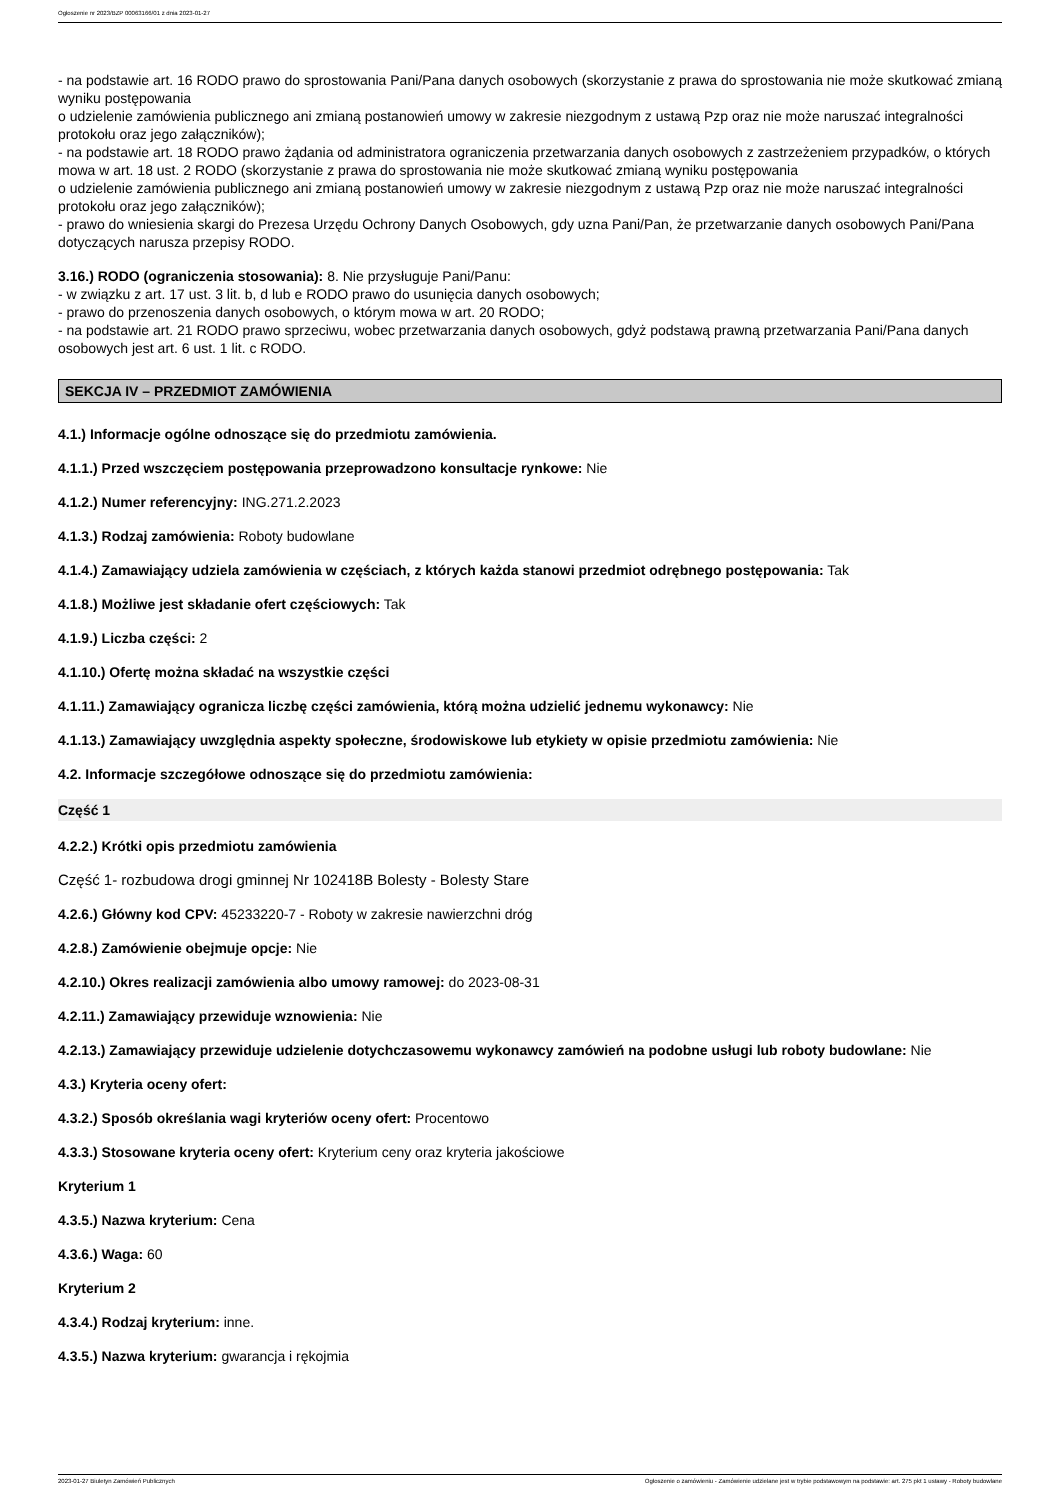Ogłoszenie nr 2023/BZP 00063166/01 z dnia 2023-01-27
- na podstawie art. 16 RODO prawo do sprostowania Pani/Pana danych osobowych (skorzystanie z prawa do sprostowania nie może skutkować zmianą wyniku postępowania
o udzielenie zamówienia publicznego ani zmianą postanowień umowy w zakresie niezgodnym z ustawą Pzp oraz nie może naruszać integralności protokołu oraz jego załączników);
- na podstawie art. 18 RODO prawo żądania od administratora ograniczenia przetwarzania danych osobowych z zastrzeżeniem przypadków, o których mowa w art. 18 ust. 2 RODO (skorzystanie z prawa do sprostowania nie może skutkować zmianą wyniku postępowania
o udzielenie zamówienia publicznego ani zmianą postanowień umowy w zakresie niezgodnym z ustawą Pzp oraz nie może naruszać integralności protokołu oraz jego załączników);
- prawo do wniesienia skargi do Prezesa Urzędu Ochrony Danych Osobowych, gdy uzna Pani/Pan, że przetwarzanie danych osobowych Pani/Pana dotyczących narusza przepisy RODO.
3.16.) RODO (ograniczenia stosowania): 8. Nie przysługuje Pani/Panu:
- w związku z art. 17 ust. 3 lit. b, d lub e RODO prawo do usunięcia danych osobowych;
- prawo do przenoszenia danych osobowych, o którym mowa w art. 20 RODO;
- na podstawie art. 21 RODO prawo sprzeciwu, wobec przetwarzania danych osobowych, gdyż podstawą prawną przetwarzania Pani/Pana danych osobowych jest art. 6 ust. 1 lit. c RODO.
SEKCJA IV – PRZEDMIOT ZAMÓWIENIA
4.1.) Informacje ogólne odnoszące się do przedmiotu zamówienia.
4.1.1.) Przed wszczęciem postępowania przeprowadzono konsultacje rynkowe: Nie
4.1.2.) Numer referencyjny: ING.271.2.2023
4.1.3.) Rodzaj zamówienia: Roboty budowlane
4.1.4.) Zamawiający udziela zamówienia w częściach, z których każda stanowi przedmiot odrębnego postępowania: Tak
4.1.8.) Możliwe jest składanie ofert częściowych: Tak
4.1.9.) Liczba części: 2
4.1.10.) Ofertę można składać na wszystkie części
4.1.11.) Zamawiający ogranicza liczbę części zamówienia, którą można udzielić jednemu wykonawcy: Nie
4.1.13.) Zamawiający uwzględnia aspekty społeczne, środowiskowe lub etykiety w opisie przedmiotu zamówienia: Nie
4.2. Informacje szczegółowe odnoszące się do przedmiotu zamówienia:
Część 1
4.2.2.) Krótki opis przedmiotu zamówienia
Część 1- rozbudowa drogi gminnej Nr 102418B Bolesty - Bolesty Stare
4.2.6.) Główny kod CPV: 45233220-7 - Roboty w zakresie nawierzchni dróg
4.2.8.) Zamówienie obejmuje opcje: Nie
4.2.10.) Okres realizacji zamówienia albo umowy ramowej: do 2023-08-31
4.2.11.) Zamawiający przewiduje wznowienia: Nie
4.2.13.) Zamawiający przewiduje udzielenie dotychczasowemu wykonawcy zamówień na podobne usługi lub roboty budowlane: Nie
4.3.) Kryteria oceny ofert:
4.3.2.) Sposób określania wagi kryteriów oceny ofert: Procentowo
4.3.3.) Stosowane kryteria oceny ofert: Kryterium ceny oraz kryteria jakościowe
Kryterium 1
4.3.5.) Nazwa kryterium: Cena
4.3.6.) Waga: 60
Kryterium 2
4.3.4.) Rodzaj kryterium: inne.
4.3.5.) Nazwa kryterium: gwarancja i rękojmia
2023-01-27 Biuletyn Zamówień Publicznych Ogłoszenie o zamówieniu - Zamówienie udzielane jest w trybie podstawowym na podstawie: art. 275 pkt 1 ustawy - Roboty budowlane